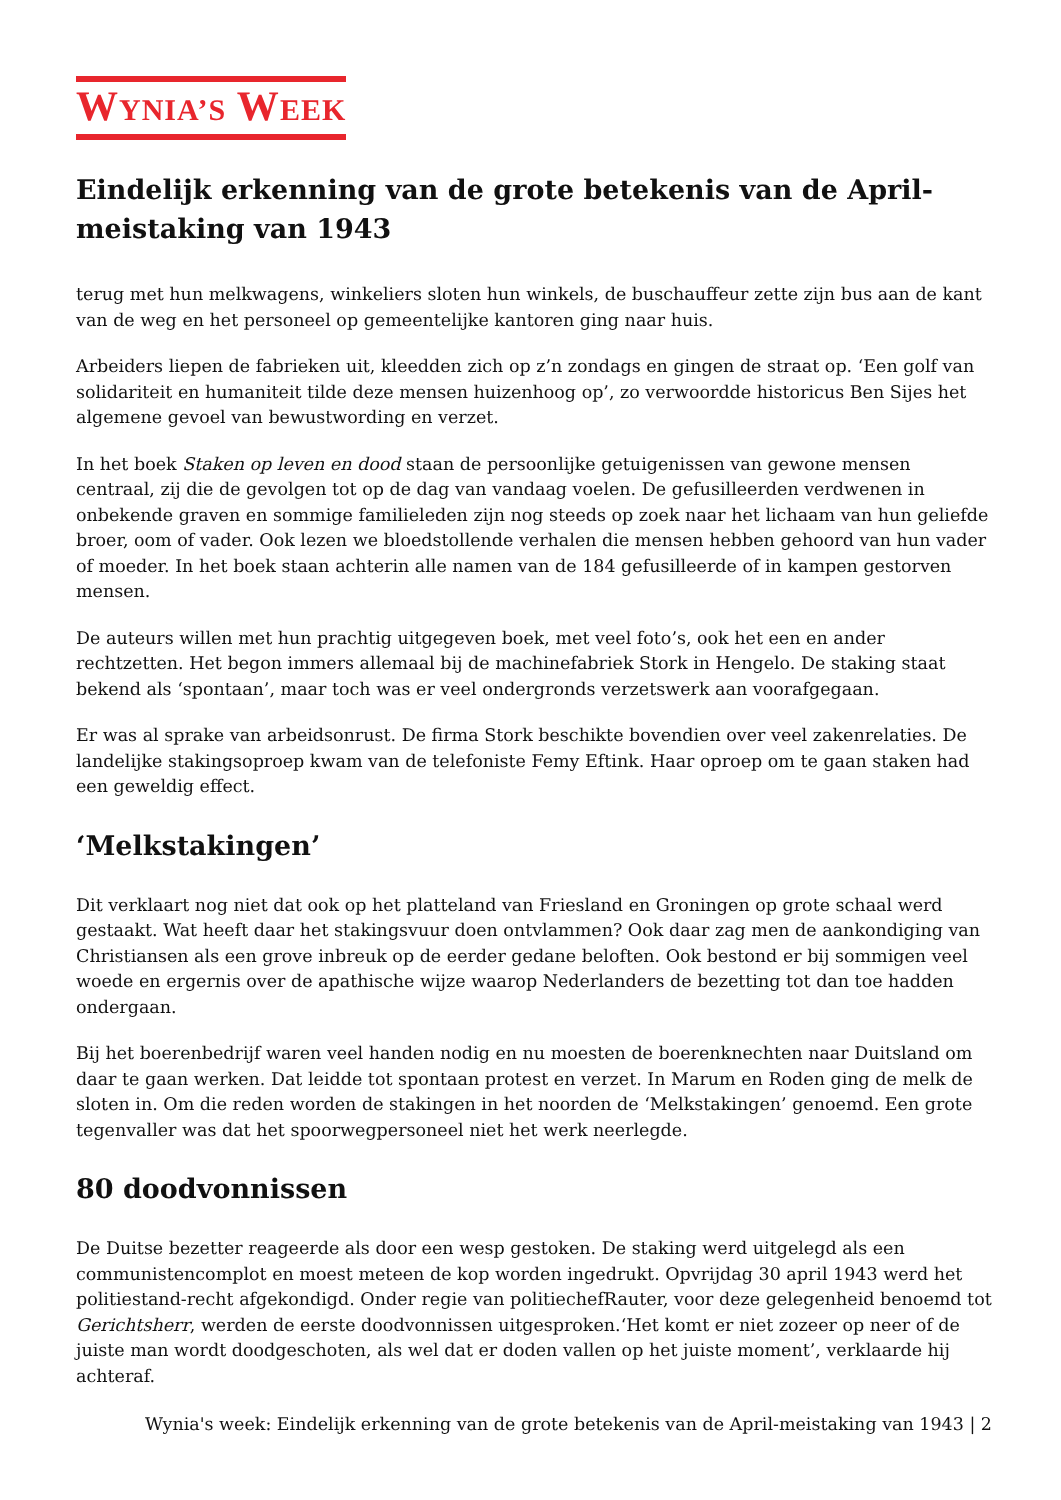WYNIA’S WEEK
Eindelijk erkenning van de grote betekenis van de April-meistaking van 1943
terug met hun melkwagens, winkeliers sloten hun winkels, de buschauffeur zette zijn bus aan de kant van de weg en het personeel op gemeentelijke kantoren ging naar huis.
Arbeiders liepen de fabrieken uit, kleedden zich op z’n zondags en gingen de straat op. ‘Een golf van solidariteit en humaniteit tilde deze mensen huizenhoog op’, zo verwoordde historicus Ben Sijes het algemene gevoel van bewustwording en verzet.
In het boek Staken op leven en dood staan de persoonlijke getuigenissen van gewone mensen centraal, zij die de gevolgen tot op de dag van vandaag voelen. De gefusilleerden verdwenen in onbekende graven en sommige familieleden zijn nog steeds op zoek naar het lichaam van hun geliefde broer, oom of vader. Ook lezen we bloedstollende verhalen die mensen hebben gehoord van hun vader of moeder. In het boek staan achterin alle namen van de 184 gefusilleerde of in kampen gestorven mensen.
De auteurs willen met hun prachtig uitgegeven boek, met veel foto’s, ook het een en ander rechtzetten. Het begon immers allemaal bij de machinefabriek Stork in Hengelo. De staking staat bekend als ‘spontaan’, maar toch was er veel ondergronds verzetswerk aan voorafgegaan.
Er was al sprake van arbeidsonrust. De firma Stork beschikte bovendien over veel zakenrelaties. De landelijke stakingsoproep kwam van de telefoniste Femy Eftink. Haar oproep om te gaan staken had een geweldig effect.
‘Melkstakingen’
Dit verklaart nog niet dat ook op het platteland van Friesland en Groningen op grote schaal werd gestaakt. Wat heeft daar het stakingsvuur doen ontvlammen? Ook daar zag men de aankondiging van Christiansen als een grove inbreuk op de eerder gedane beloften. Ook bestond er bij sommigen veel woede en ergernis over de apathische wijze waarop Nederlanders de bezetting tot dan toe hadden ondergaan.
Bij het boerenbedrijf waren veel handen nodig en nu moesten de boerenknechten naar Duitsland om daar te gaan werken. Dat leidde tot spontaan protest en verzet. In Marum en Roden ging de melk de sloten in. Om die reden worden de stakingen in het noorden de ‘Melkstakingen’ genoemd. Een grote tegenvaller was dat het spoorwegpersoneel niet het werk neerlegde.
80 doodvonnissen
De Duitse bezetter reageerde als door een wesp gestoken. De staking werd uitgelegd als een communistencomplot en moest meteen de kop worden ingedrukt. Opvrijdag 30 april 1943 werd het politiestand-recht afgekondigd. Onder regie van politiechefRauter, voor deze gelegenheid benoemd tot Gerichtsherr, werden de eerste doodvonnissen uitgesproken.‘Het komt er niet zozeer op neer of de juiste man wordt doodgeschoten, als wel dat er doden vallen op het juiste moment’, verklaarde hij achteraf.
Wynia's week: Eindelijk erkenning van de grote betekenis van de April-meistaking van 1943 | 2